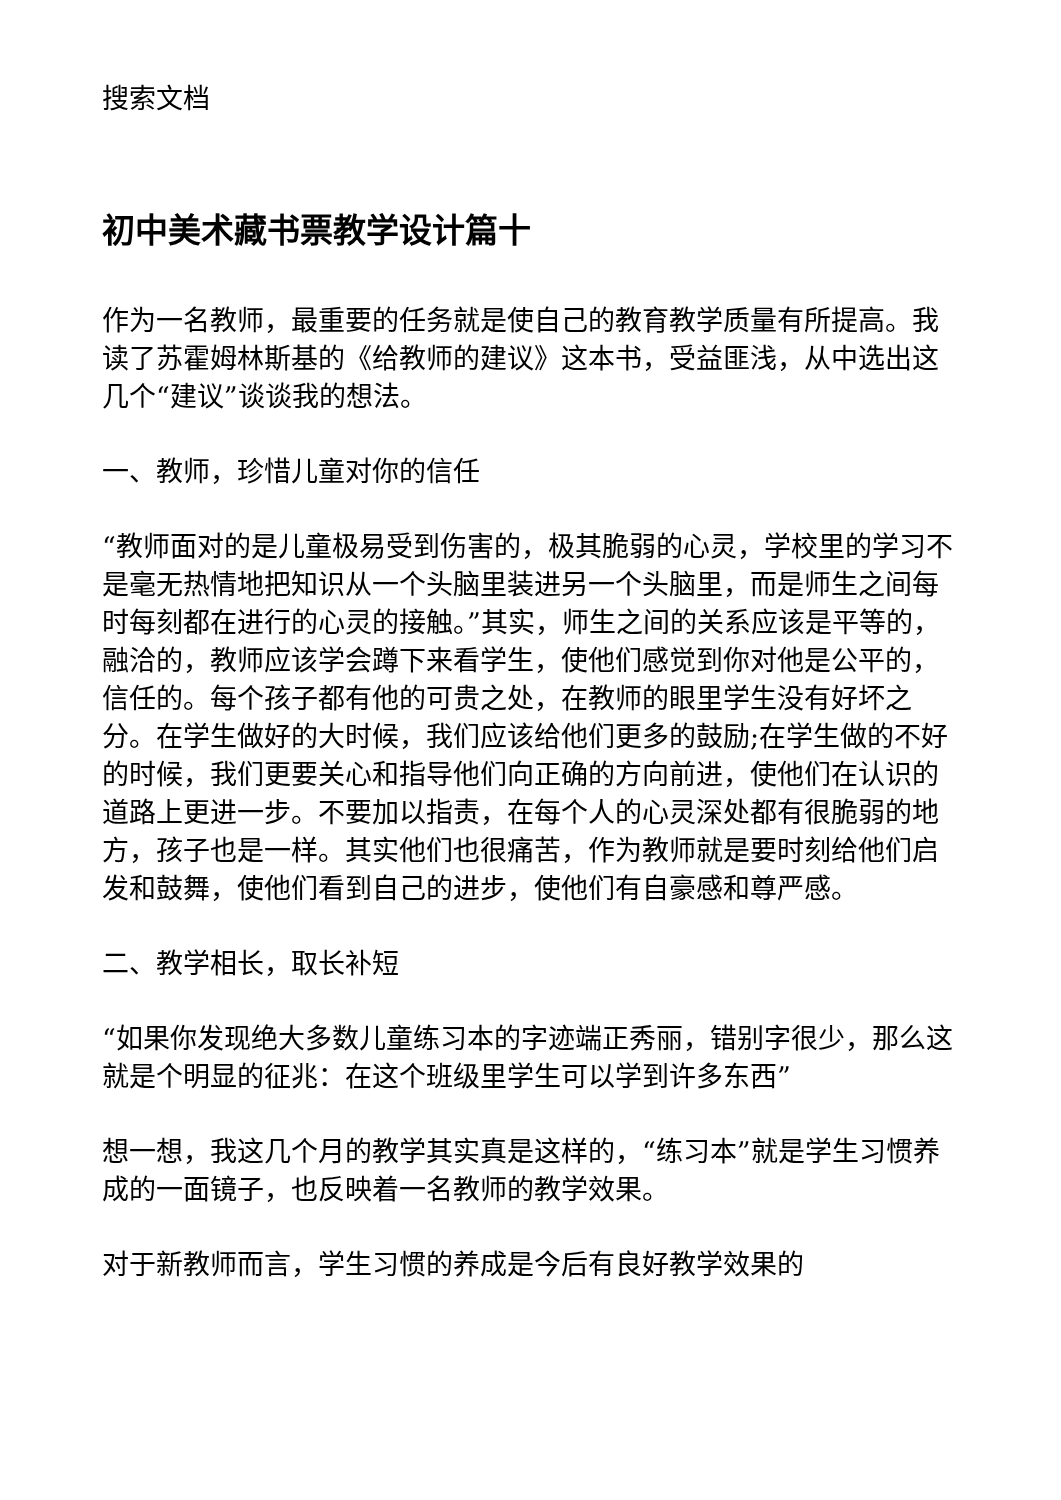搜索文档
初中美术藏书票教学设计篇十
作为一名教师，最重要的任务就是使自己的教育教学质量有所提高。我读了苏霍姆林斯基的《给教师的建议》这本书，受益匪浅，从中选出这几个“建议”谈谈我的想法。
一、教师，珍惜儿童对你的信任
“教师面对的是儿童极易受到伤害的，极其脆弱的心灵，学校里的学习不是毫无热情地把知识从一个头脑里装进另一个头脑里，而是师生之间每时每刻都在进行的心灵的接触。”其实，师生之间的关系应该是平等的，融洽的，教师应该学会蹲下来看学生，使他们感觉到你对他是公平的，信任的。每个孩子都有他的可贵之处，在教师的眼里学生没有好坏之分。在学生做好的大时候，我们应该给他们更多的鼓励;在学生做的不好的时候，我们更要关心和指导他们向正确的方向前进，使他们在认识的道路上更进一步。不要加以指责，在每个人的心灵深处都有很脆弱的地方，孩子也是一样。其实他们也很痛苦，作为教师就是要时刻给他们启发和鼓舞，使他们看到自己的进步，使他们有自豪感和尊严感。
二、教学相长，取长补短
“如果你发现绝大多数儿童练习本的字迹端正秀丽，错别字很少，那么这就是个明显的征兆：在这个班级里学生可以学到许多东西”
想一想，我这几个月的教学其实真是这样的，“练习本”就是学生习惯养成的一面镜子，也反映着一名教师的教学效果。
对于新教师而言，学生习惯的养成是今后有良好教学效果的